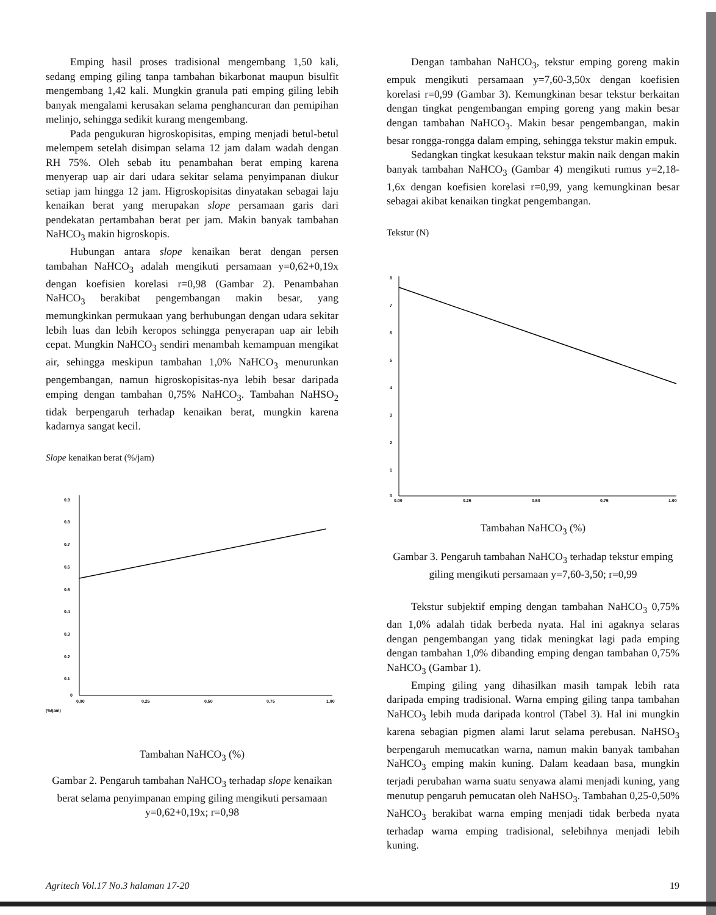Emping hasil proses tradisional mengembang 1,50 kali, sedang emping giling tanpa tambahan bikarbonat maupun bisulfit mengembang 1,42 kali. Mungkin granula pati emping giling lebih banyak mengalami kerusakan selama penghancuran dan pemipihan melinjo, sehingga sedikit kurang mengembang.
Pada pengukuran higroskopisitas, emping menjadi betul-betul melempem setelah disimpan selama 12 jam dalam wadah dengan RH 75%. Oleh sebab itu penambahan berat emping karena menyerap uap air dari udara sekitar selama penyimpanan diukur setiap jam hingga 12 jam. Higroskopisitas dinyatakan sebagai laju kenaikan berat yang merupakan slope persamaan garis dari pendekatan pertambahan berat per jam. Makin banyak tambahan NaHCO<sub>3</sub> makin higroskopis.
Hubungan antara slope kenaikan berat dengan persen tambahan NaHCO<sub>3</sub> adalah mengikuti persamaan y=0,62+0,19x dengan koefisien korelasi r=0,98 (Gambar 2). Penambahan NaHCO<sub>3</sub> berakibat pengembangan makin besar, yang memungkinkan permukaan yang berhubungan dengan udara sekitar lebih luas dan lebih keropos sehingga penyerapan uap air lebih cepat. Mungkin NaHCO<sub>3</sub> sendiri menambah kemampuan mengikat air, sehingga meskipun tambahan 1,0% NaHCO<sub>3</sub> menurunkan pengembangan, namun higroskopisitas-nya lebih besar daripada emping dengan tambahan 0,75% NaHCO<sub>3</sub>. Tambahan NaHSO<sub>2</sub> tidak berpengaruh terhadap kenaikan berat, mungkin karena kadarnya sangat kecil.
Slope kenaikan berat (%/jam)
0.9
0.8
0.7
0.6
0.5
0.4
0.3
0.2
0.1
0
0,00
0,25
0,50
0,75
1,00
(%/jam)
Tambahan NaHCO<sub>3</sub> (%)
Gambar 2. Pengaruh tambahan NaHCO<sub>3</sub> terhadap slope kenaikan berat selama penyimpanan emping giling mengikuti persamaan y=0,62+0,19x; r=0,98
Dengan tambahan NaHCO<sub>3</sub>, tekstur emping goreng makin empuk mengikuti persamaan y=7,60-3,50x dengan koefisien korelasi r=0,99 (Gambar 3). Kemungkinan besar tekstur berkaitan dengan tingkat pengembangan emping goreng yang makin besar dengan tambahan NaHCO<sub>3</sub>. Makin besar pengembangan, makin besar rongga-rongga dalam emping, sehingga tekstur makin empuk.
Sedangkan tingkat kesukaan tekstur makin naik dengan makin banyak tambahan NaHCO<sub>3</sub> (Gambar 4) mengikuti rumus y=2,18-1,6x dengan koefisien korelasi r=0,99, yang kemungkinan besar sebagai akibat kenaikan tingkat pengembangan.
Tekstur (N)
8
7
6
5
4
3
2
1
0
0,00
0,25
0,50
0,75
1,00
Tambahan NaHCO<sub>3</sub> (%)
Gambar 3. Pengaruh tambahan NaHCO<sub>3</sub> terhadap tekstur emping giling mengikuti persamaan y=7,60-3,50; r=0,99
Tekstur subjektif emping dengan tambahan NaHCO<sub>3</sub> 0,75% dan 1,0% adalah tidak berbeda nyata. Hal ini agaknya selaras dengan pengembangan yang tidak meningkat lagi pada emping dengan tambahan 1,0% dibanding emping dengan tambahan 0,75% NaHCO<sub>3</sub> (Gambar 1).
Emping giling yang dihasilkan masih tampak lebih rata daripada emping tradisional. Warna emping giling tanpa tambahan NaHCO<sub>3</sub> lebih muda daripada kontrol (Tabel 3). Hal ini mungkin karena sebagian pigmen alami larut selama perebusan. NaHSO<sub>3</sub> berpengaruh memucatkan warna, namun makin banyak tambahan NaHCO<sub>3</sub> emping makin kuning. Dalam keadaan basa, mungkin terjadi perubahan warna suatu senyawa alami menjadi kuning, yang menutup pengaruh pemucatan oleh NaHSO<sub>3</sub>. Tambahan 0,25-0,50% NaHCO<sub>3</sub> berakibat warna emping menjadi tidak berbeda nyata terhadap warna emping tradisional, selebihnya menjadi lebih kuning.
Agritech Vol.17 No.3 halaman 17-20 19